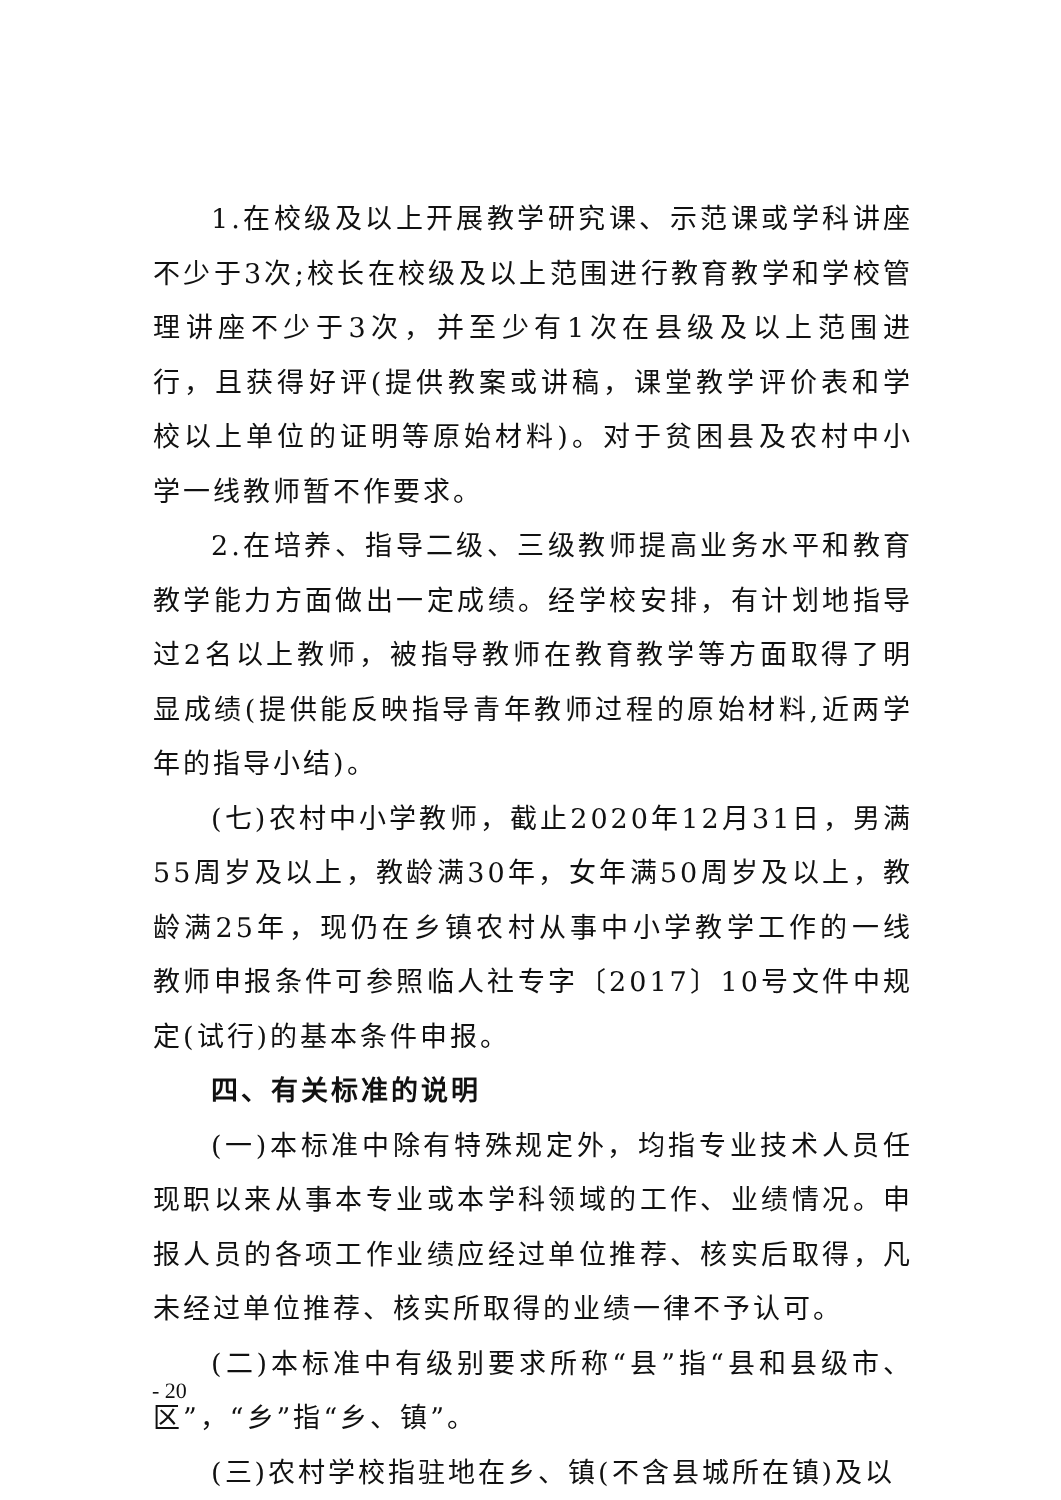1.在校级及以上开展教学研究课、示范课或学科讲座不少于3次;校长在校级及以上范围进行教育教学和学校管理讲座不少于3次，并至少有1次在县级及以上范围进行，且获得好评(提供教案或讲稿，课堂教学评价表和学校以上单位的证明等原始材料)。对于贫困县及农村中小学一线教师暂不作要求。
2.在培养、指导二级、三级教师提高业务水平和教育教学能力方面做出一定成绩。经学校安排，有计划地指导过2名以上教师，被指导教师在教育教学等方面取得了明显成绩(提供能反映指导青年教师过程的原始材料,近两学年的指导小结)。
(七)农村中小学教师，截止2020年12月31日，男满55周岁及以上，教龄满30年，女年满50周岁及以上，教龄满25年，现仍在乡镇农村从事中小学教学工作的一线教师申报条件可参照临人社专字〔2017〕10号文件中规定(试行)的基本条件申报。
四、有关标准的说明
(一)本标准中除有特殊规定外，均指专业技术人员任现职以来从事本专业或本学科领域的工作、业绩情况。申报人员的各项工作业绩应经过单位推荐、核实后取得，凡未经过单位推荐、核实所取得的业绩一律不予认可。
(二)本标准中有级别要求所称“县”指“县和县级市、区”，“乡”指“乡、镇”。
(三)农村学校指驻地在乡、镇(不含县城所在镇)及以
- 20